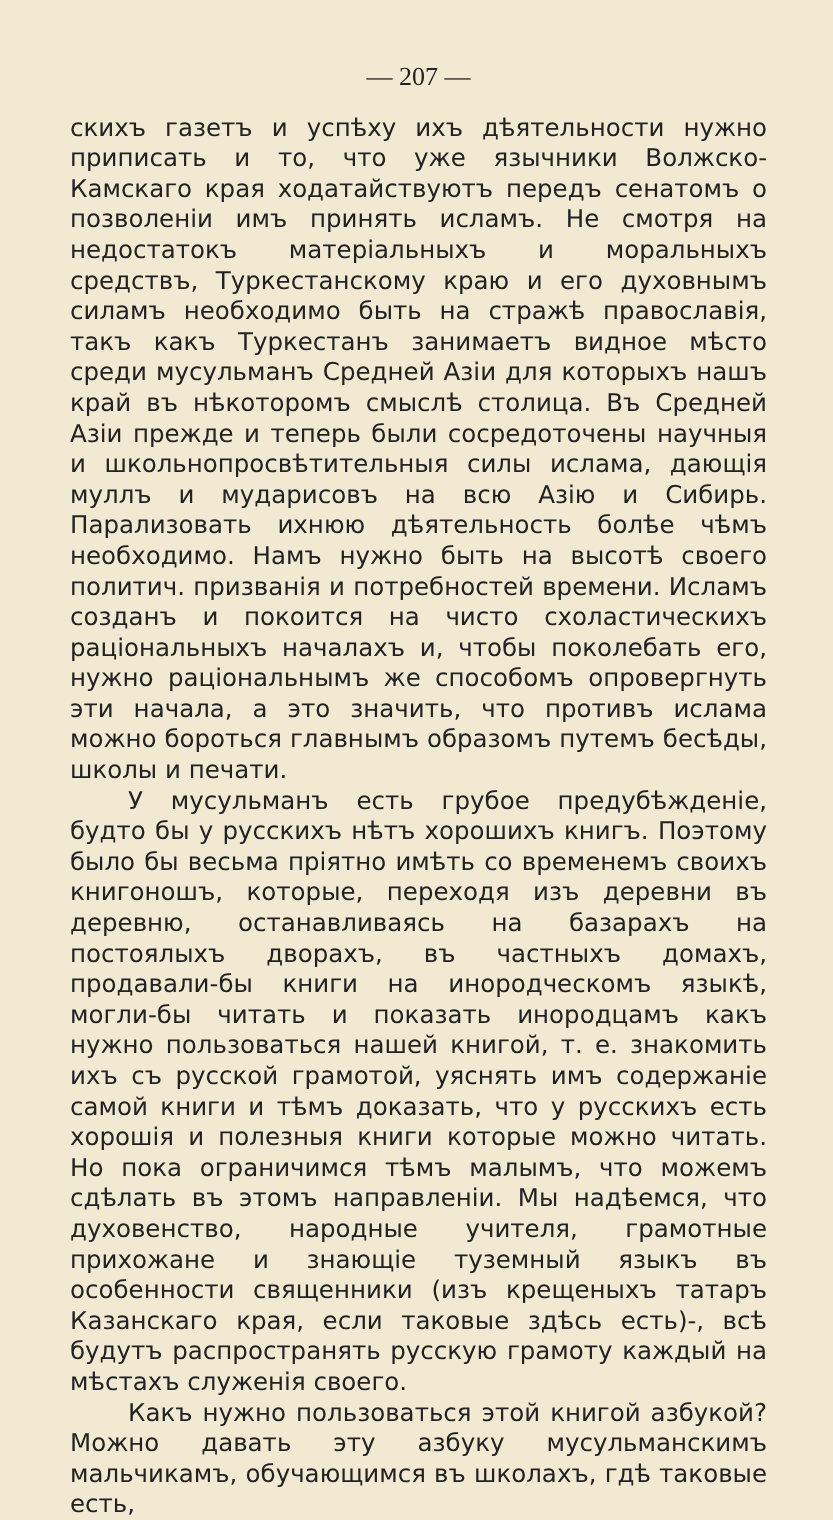— 207 —
скихъ газетъ и успѣху ихъ дѣятельности нужно приписать и то, что уже язычники Волжско-Камскаго края ходатайствуютъ передъ сенатомъ о позволеніи имъ принять исламъ. Не смотря на недостатокъ матеріальныхъ и моральныхъ средствъ, Туркестанскому краю и его духовнымъ силамъ необходимо быть на стражѣ православія, такъ какъ Туркестанъ занимаетъ видное мѣсто среди мусульманъ Средней Азіи для которыхъ нашъ край въ нѣкоторомъ смыслѣ столица. Въ Средней Азіи прежде и теперь были сосредоточены научныя и школьнопросвѣтительныя силы ислама, дающія муллъ и мударисовъ на всю Азію и Сибирь. Парализовать ихнюю дѣятельность болѣе чѣмъ необходимо. Намъ нужно быть на высотѣ своего политич. призванія и потребностей времени. Исламъ созданъ и покоится на чисто схоластическихъ раціональныхъ началахъ и, чтобы поколебать его, нужно раціональнымъ же способомъ опровергнуть эти начала, а это значить, что противъ ислама можно бороться главнымъ образомъ путемъ бесѣды, школы и печати.
У мусульманъ есть грубое предубѣжденіе, будто бы у русскихъ нѣтъ хорошихъ книгъ. Поэтому было бы весьма пріятно имѣть со временемъ своихъ книгоношъ, которые, переходя изъ деревни въ деревню, останавливаясь на базарахъ на постоялыхъ дворахъ, въ частныхъ домахъ, продавали-бы книги на инородческомъ языкѣ, могли-бы читать и показать инородцамъ какъ нужно пользоваться нашей книгой, т. е. знакомить ихъ съ русской грамотой, уяснять имъ содержаніе самой книги и тѣмъ доказать, что у русскихъ есть хорошія и полезныя книги которые можно читать. Но пока ограничимся тѣмъ малымъ, что можемъ сдѣлать въ этомъ направленіи. Мы надѣемся, что духовенство, народные учителя, грамотные прихожане и знающіе туземный языкъ въ особенности священники (изъ крещеныхъ татаръ Казанскаго края, если таковые здѣсь есть)-, всѣ будутъ распространять русскую грамоту каждый на мѣстахъ служенія своего.
Какъ нужно пользоваться этой книгой азбукой? Можно давать эту азбуку мусульманскимъ мальчикамъ, обучающимся въ школахъ, гдѣ таковые есть,